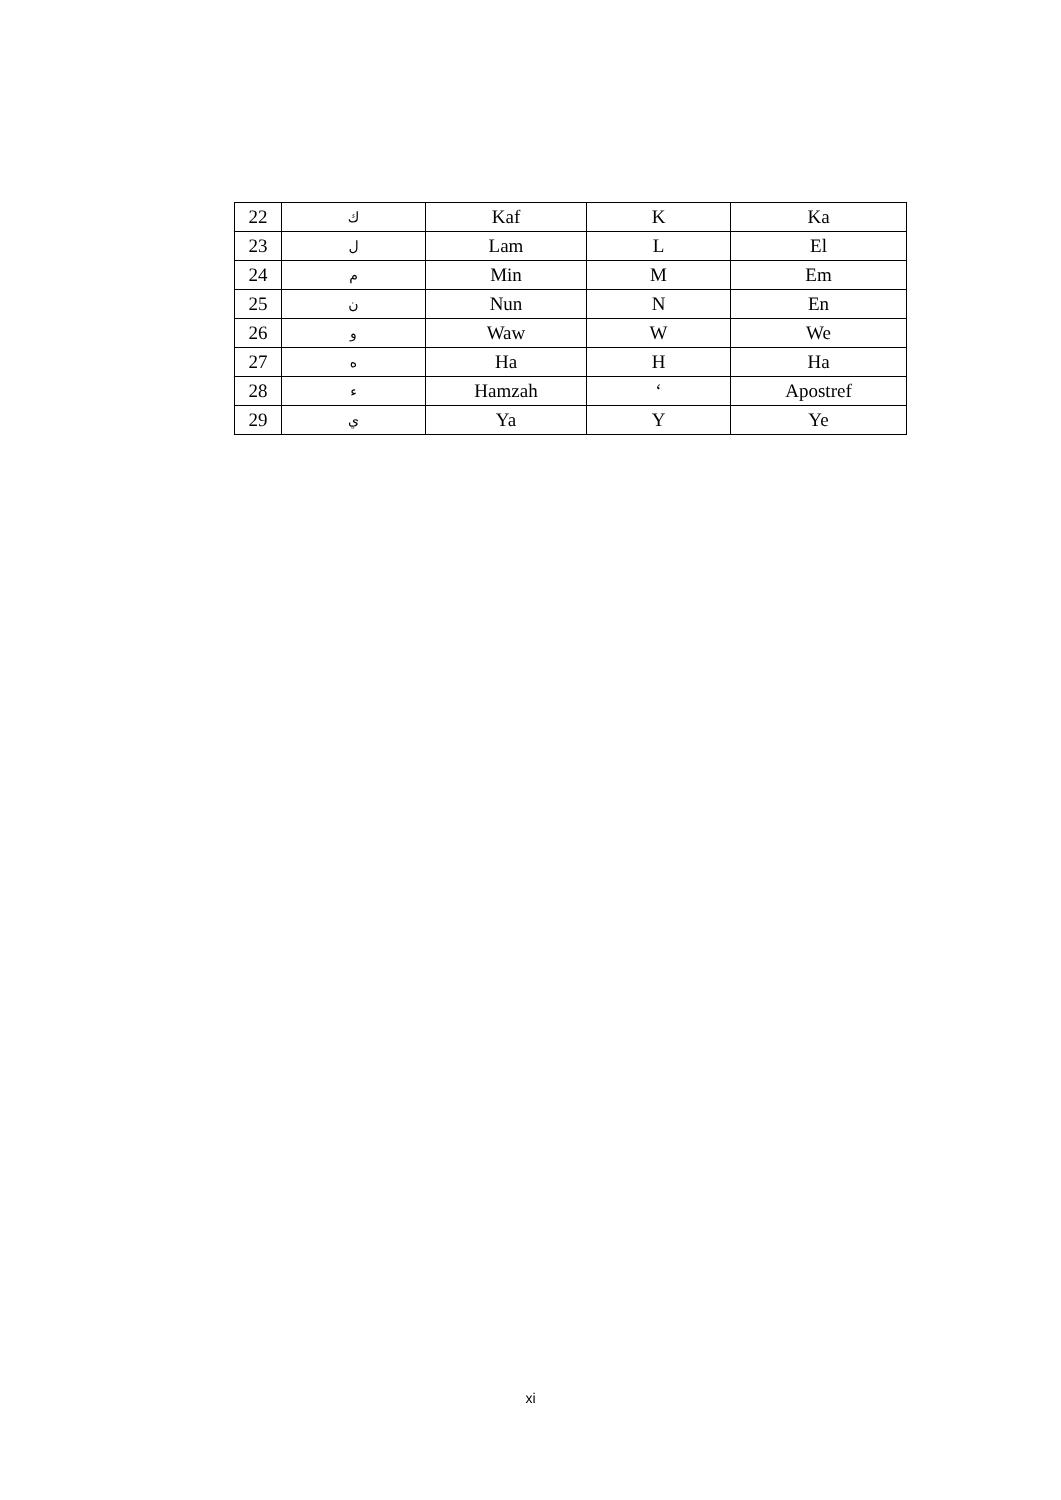| 22 | ك | Kaf | K | Ka |
| 23 | ل | Lam | L | El |
| 24 | م | Min | M | Em |
| 25 | ن | Nun | N | En |
| 26 | و | Waw | W | We |
| 27 | ه | Ha | H | Ha |
| 28 | ء | Hamzah | ‘ | Apostref |
| 29 | ي | Ya | Y | Ye |
xi